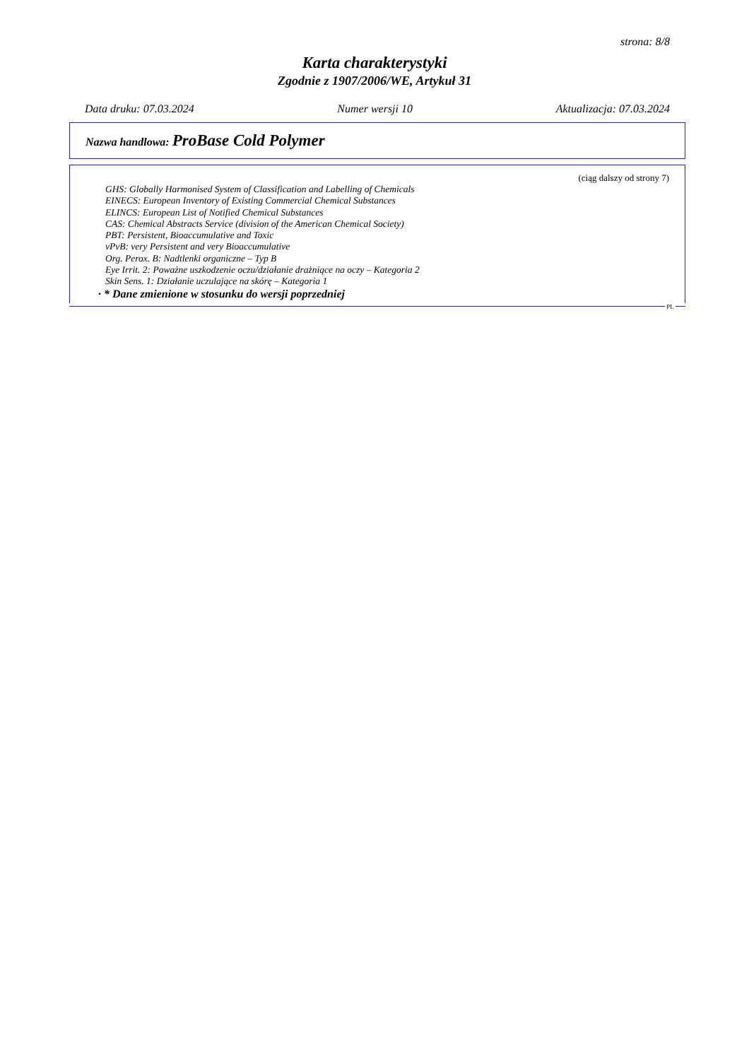strona: 8/8
Karta charakterystyki
Zgodnie z 1907/2006/WE, Artykuł 31
Data druku: 07.03.2024 Numer wersji 10 Aktualizacja: 07.03.2024
Nazwa handlowa: ProBase Cold Polymer
(ciąg dalszy od strony 7)
GHS: Globally Harmonised System of Classification and Labelling of Chemicals
EINECS: European Inventory of Existing Commercial Chemical Substances
ELINCS: European List of Notified Chemical Substances
CAS: Chemical Abstracts Service (division of the American Chemical Society)
PBT: Persistent, Bioaccumulative and Toxic
vPvB: very Persistent and very Bioaccumulative
Org. Perox. B: Nadtlenki organiczne – Typ B
Eye Irrit. 2: Poważne uszkodzenie oczu/działanie drażniące na oczy – Kategoria 2
Skin Sens. 1: Działanie uczulające na skórę – Kategoria 1
· * Dane zmienione w stosunku do wersji poprzedniej
PL